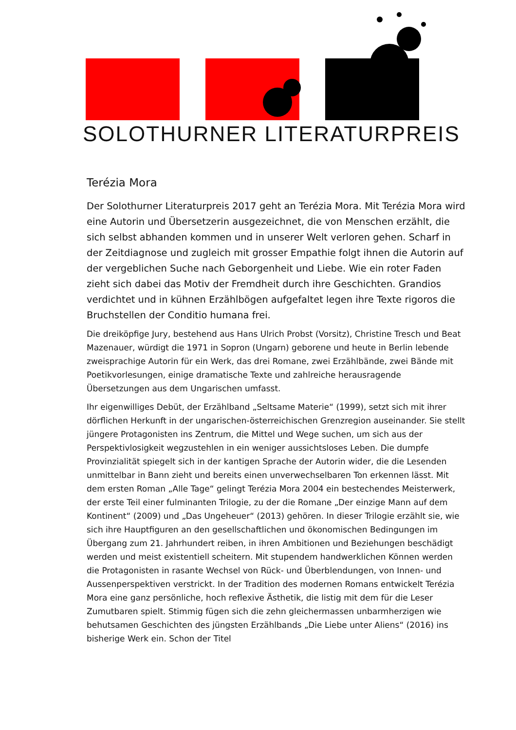SOLOTHURNER LITERATURPREIS
Terézia Mora
Der Solothurner Literaturpreis 2017 geht an Terézia Mora. Mit Terézia Mora wird eine Autorin und Übersetzerin ausgezeichnet, die von Menschen erzählt, die sich selbst abhanden kommen und in unserer Welt verloren gehen. Scharf in der Zeitdiagnose und zugleich mit grosser Empathie folgt ihnen die Autorin auf der vergeblichen Suche nach Geborgenheit und Liebe. Wie ein roter Faden zieht sich dabei das Motiv der Fremdheit durch ihre Geschichten. Grandios verdichtet und in kühnen Erzählbögen aufgefaltet legen ihre Texte rigoros die Bruchstellen der Conditio humana frei.
Die dreiköpfige Jury, bestehend aus Hans Ulrich Probst (Vorsitz), Christine Tresch und Beat Mazenauer, würdigt die 1971 in Sopron (Ungarn) geborene und heute in Berlin lebende zweisprachige Autorin für ein Werk, das drei Romane, zwei Erzählbände, zwei Bände mit Poetikvorlesungen, einige dramatische Texte und zahlreiche herausragende Übersetzungen aus dem Ungarischen umfasst.
Ihr eigenwilliges Debüt, der Erzählband „Seltsame Materie“ (1999), setzt sich mit ihrer dörflichen Herkunft in der ungarischen-österreichischen Grenzregion auseinander. Sie stellt jüngere Protagonisten ins Zentrum, die Mittel und Wege suchen, um sich aus der Perspektivlosigkeit wegzustehlen in ein weniger aussichtsloses Leben. Die dumpfe Provinzialität spiegelt sich in der kantigen Sprache der Autorin wider, die die Lesenden unmittelbar in Bann zieht und bereits einen unverwechselbaren Ton erkennen lässt. Mit dem ersten Roman „Alle Tage“ gelingt Terézia Mora 2004 ein bestechendes Meisterwerk, der erste Teil einer fulminanten Trilogie, zu der die Romane „Der einzige Mann auf dem Kontinent“ (2009) und „Das Ungeheuer“ (2013) gehören. In dieser Trilogie erzählt sie, wie sich ihre Hauptfiguren an den gesellschaftlichen und ökonomischen Bedingungen im Übergang zum 21. Jahrhundert reiben, in ihren Ambitionen und Beziehungen beschädigt werden und meist existentiell scheitern. Mit stupendem handwerklichen Können werden die Protagonisten in rasante Wechsel von Rück- und Überblendungen, von Innen- und Aussenperspektiven verstrickt. In der Tradition des modernen Romans entwickelt Terézia Mora eine ganz persönliche, hoch reflexive Ästhetik, die listig mit dem für die Leser Zumutbaren spielt. Stimmig fügen sich die zehn gleichermassen unbarmherzigen wie behutsamen Geschichten des jüngsten Erzählbands „Die Liebe unter Aliens“ (2016) ins bisherige Werk ein. Schon der Titel